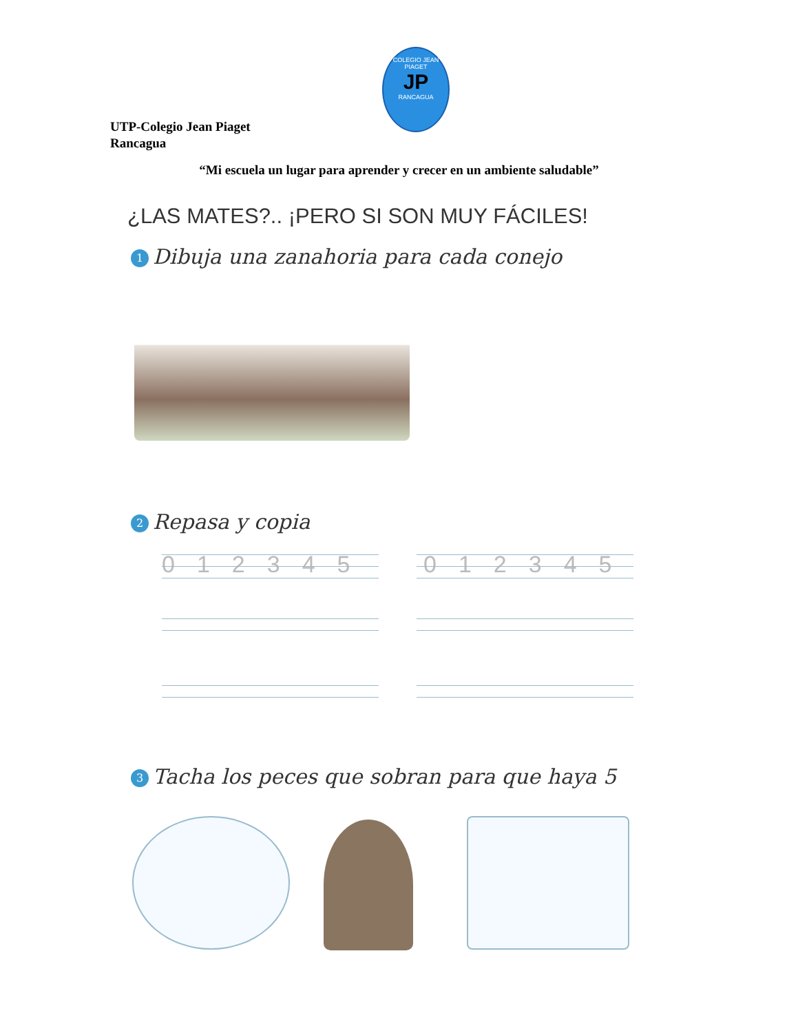COLEGIO JEAN PIAGET
JP
RANCAGUA
UTP-Colegio Jean Piaget
Rancagua
“Mi escuela un lugar para aprender y crecer en un ambiente saludable”
¿LAS MATES?.. ¡PERO SI SON MUY FÁCILES!
1 Dibuja una zanahoria para cada conejo
2 Repasa y copia
012345 012345
3 Tacha los peces que sobran para que haya 5